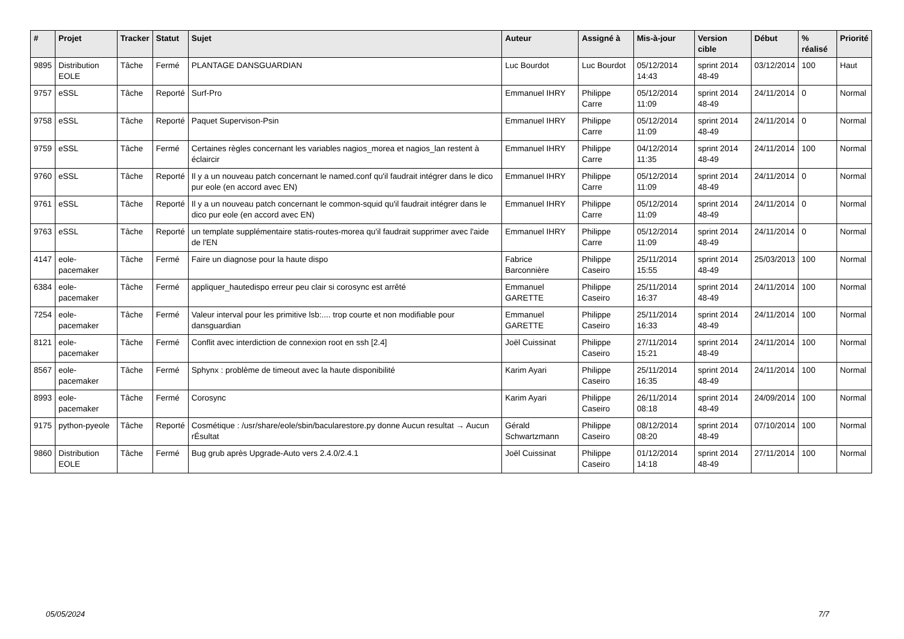| # | Projet | Tracker | Statut | Sujet | Auteur | Assigné à | Mis-à-jour | Version cible | Début | % réalisé | Priorité |
| --- | --- | --- | --- | --- | --- | --- | --- | --- | --- | --- | --- |
| 9895 | Distribution EOLE | Tâche | Fermé | PLANTAGE DANSGUARDIAN | Luc Bourdot | Luc Bourdot | 05/12/2014 14:43 | sprint 2014 48-49 | 03/12/2014 | 100 | Haut |
| 9757 | eSSL | Tâche | Reporté | Surf-Pro | Emmanuel IHRY | Philippe Carre | 05/12/2014 11:09 | sprint 2014 48-49 | 24/11/2014 | 0 | Normal |
| 9758 | eSSL | Tâche | Reporté | Paquet Supervison-Psin | Emmanuel IHRY | Philippe Carre | 05/12/2014 11:09 | sprint 2014 48-49 | 24/11/2014 | 0 | Normal |
| 9759 | eSSL | Tâche | Fermé | Certaines règles concernant les variables nagios_morea et nagios_lan restent à éclaircir | Emmanuel IHRY | Philippe Carre | 04/12/2014 11:35 | sprint 2014 48-49 | 24/11/2014 | 100 | Normal |
| 9760 | eSSL | Tâche | Reporté | Il y a un nouveau patch concernant le named.conf qu'il faudrait intégrer dans le dico pur eole (en accord avec EN) | Emmanuel IHRY | Philippe Carre | 05/12/2014 11:09 | sprint 2014 48-49 | 24/11/2014 | 0 | Normal |
| 9761 | eSSL | Tâche | Reporté | Il y a un nouveau patch concernant le common-squid qu'il faudrait intégrer dans le dico pur eole (en accord avec EN) | Emmanuel IHRY | Philippe Carre | 05/12/2014 11:09 | sprint 2014 48-49 | 24/11/2014 | 0 | Normal |
| 9763 | eSSL | Tâche | Reporté | un template supplémentaire statis-routes-morea qu'il faudrait supprimer avec l'aide de l'EN | Emmanuel IHRY | Philippe Carre | 05/12/2014 11:09 | sprint 2014 48-49 | 24/11/2014 | 0 | Normal |
| 4147 | eole-pacemaker | Tâche | Fermé | Faire un diagnose pour la haute dispo | Fabrice Barconnière | Philippe Caseiro | 25/11/2014 15:55 | sprint 2014 48-49 | 25/03/2013 | 100 | Normal |
| 6384 | eole-pacemaker | Tâche | Fermé | appliquer_hautedispo erreur peu clair si corosync est arrêté | Emmanuel GARETTE | Philippe Caseiro | 25/11/2014 16:37 | sprint 2014 48-49 | 24/11/2014 | 100 | Normal |
| 7254 | eole-pacemaker | Tâche | Fermé | Valeur interval pour les primitive lsb:.... trop courte et non modifiable pour dansguardian | Emmanuel GARETTE | Philippe Caseiro | 25/11/2014 16:33 | sprint 2014 48-49 | 24/11/2014 | 100 | Normal |
| 8121 | eole-pacemaker | Tâche | Fermé | Conflit avec interdiction de connexion root en ssh [2.4] | Joël Cuissinat | Philippe Caseiro | 27/11/2014 15:21 | sprint 2014 48-49 | 24/11/2014 | 100 | Normal |
| 8567 | eole-pacemaker | Tâche | Fermé | Sphynx : problème de timeout avec la haute disponibilité | Karim Ayari | Philippe Caseiro | 25/11/2014 16:35 | sprint 2014 48-49 | 24/11/2014 | 100 | Normal |
| 8993 | eole-pacemaker | Tâche | Fermé | Corosync | Karim Ayari | Philippe Caseiro | 26/11/2014 08:18 | sprint 2014 48-49 | 24/09/2014 | 100 | Normal |
| 9175 | python-pyeole | Tâche | Reporté | Cosmétique : /usr/share/eole/sbin/bacularestore.py donne Aucun resultat → Aucun rÉsultat | Gérald Schwartzmann | Philippe Caseiro | 08/12/2014 08:20 | sprint 2014 48-49 | 07/10/2014 | 100 | Normal |
| 9860 | Distribution EOLE | Tâche | Fermé | Bug grub après Upgrade-Auto vers 2.4.0/2.4.1 | Joël Cuissinat | Philippe Caseiro | 01/12/2014 14:18 | sprint 2014 48-49 | 27/11/2014 | 100 | Normal |
05/05/2024 7/7